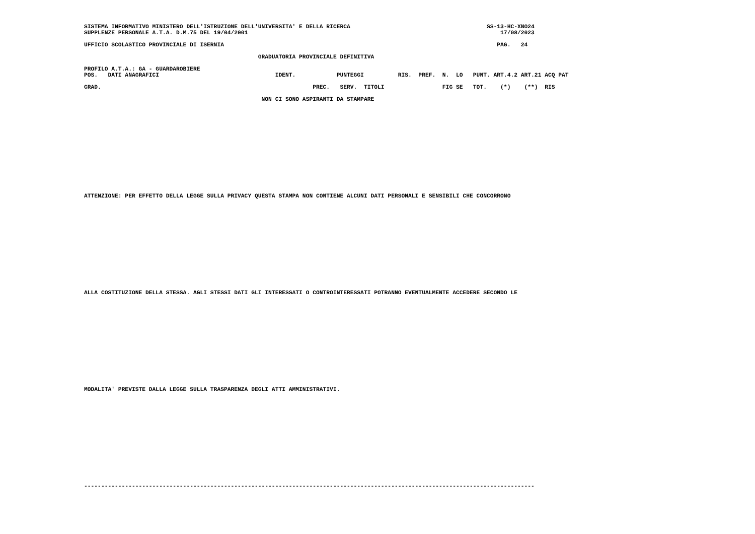SISTEMA INFORMATIVO MINISTERO DELL'ISTRUZIONE DELL'UNIVERSITA' E DELLA RICERCA                                        SS-13-HC-XNO24
SUPPLENZE PERSONALE A.T.A. D.M.75 DEL 19/04/2001                                                                          17/08/2023

UFFICIO SCOLASTICO PROVINCIALE DI ISERNIA                                                                                PAG.   24

                                                   GRADUATORIA PROVINCIALE DEFINITIVA

PROFILO A.T.A.: GA - GUARDAROBIERE
POS.   DATI ANAGRAFICI                                  IDENT.            PUNTEGGI          RIS.  PREF.  N.  LO   PUNT. ART.4.2 ART.21 ACQ PAT

GRAD.                                                              PREC.   SERV.  TITOLI                 FIG SE   TOT.    (*)    (**)  RIS

                                                    NON CI SONO ASPIRANTI DA STAMPARE















ATTENZIONE: PER EFFETTO DELLA LEGGE SULLA PRIVACY QUESTA STAMPA NON CONTIENE ALCUNI DATI PERSONALI E SENSIBILI CHE CONCORRONO















ALLA COSTITUZIONE DELLA STESSA. AGLI STESSI DATI GLI INTERESSATI O CONTROINTERESSATI POTRANNO EVENTUALMENTE ACCEDERE SECONDO LE















MODALITA' PREVISTE DALLA LEGGE SULLA TRASPARENZA DEGLI ATTI AMMINISTRATIVI.















------------------------------------------------------------------------------------------------------------------------------------